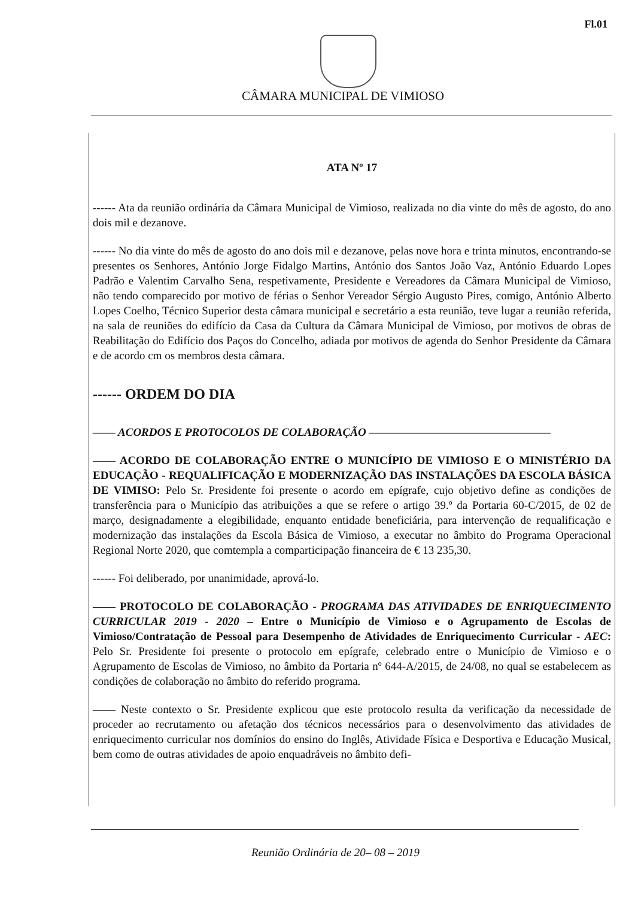Fl.01
CÂMARA MUNICIPAL DE VIMIOSO
ATA Nº 17
------ Ata da reunião ordinária da Câmara Municipal de Vimioso, realizada no dia vinte do mês de agosto, do ano dois mil e dezanove.
------ No dia vinte do mês de agosto do ano dois mil e dezanove, pelas nove hora e trinta minutos, encontrando-se presentes os Senhores, António Jorge Fidalgo Martins, António dos Santos João Vaz, António Eduardo Lopes Padrão e Valentim Carvalho Sena, respetivamente, Presidente e Vereadores da Câmara Municipal de Vimioso, não tendo comparecido por motivo de férias o Senhor Vereador Sérgio Augusto Pires, comigo, António Alberto Lopes Coelho, Técnico Superior desta câmara municipal e secretário a esta reunião, teve lugar a reunião referida, na sala de reuniões do edifício da Casa da Cultura da Câmara Municipal de Vimioso, por motivos de obras de Reabilitação do Edifício dos Paços do Concelho, adiada por motivos de agenda do Senhor Presidente da Câmara e de acordo cm os membros desta câmara.
------ ORDEM DO DIA
—— ACORDOS E PROTOCOLOS DE COLABORAÇÃO ————————————————
—— ACORDO DE COLABORAÇÃO ENTRE O MUNICÍPIO DE VIMIOSO E O MINISTÉRIO DA EDUCAÇÃO - REQUALIFICAÇÃO E MODERNIZAÇÃO DAS INSTALAÇÕES DA ESCOLA BÁSICA DE VIMISO: Pelo Sr. Presidente foi presente o acordo em epígrafe, cujo objetivo define as condições de transferência para o Município das atribuições a que se refere o artigo 39.º da Portaria 60-C/2015, de 02 de março, designadamente a elegibilidade, enquanto entidade beneficiária, para intervenção de requalificação e modernização das instalações da Escola Básica de Vimioso, a executar no âmbito do Programa Operacional Regional Norte 2020, que comtempla a comparticipação financeira de € 13 235,30.
------ Foi deliberado, por unanimidade, aprová-lo.
—— PROTOCOLO DE COLABORAÇÃO - PROGRAMA DAS ATIVIDADES DE ENRIQUECIMENTO CURRICULAR 2019 - 2020 – Entre o Município de Vimioso e o Agrupamento de Escolas de Vimioso/Contratação de Pessoal para Desempenho de Atividades de Enriquecimento Curricular - AEC: Pelo Sr. Presidente foi presente o protocolo em epígrafe, celebrado entre o Município de Vimioso e o Agrupamento de Escolas de Vimioso, no âmbito da Portaria nº 644-A/2015, de 24/08, no qual se estabelecem as condições de colaboração no âmbito do referido programa.
—— Neste contexto o Sr. Presidente explicou que este protocolo resulta da verificação da necessidade de proceder ao recrutamento ou afetação dos técnicos necessários para o desenvolvimento das atividades de enriquecimento curricular nos domínios do ensino do Inglês, Atividade Física e Desportiva e Educação Musical, bem como de outras atividades de apoio enquadráveis no âmbito defi-
Reunião Ordinária de 20– 08 – 2019